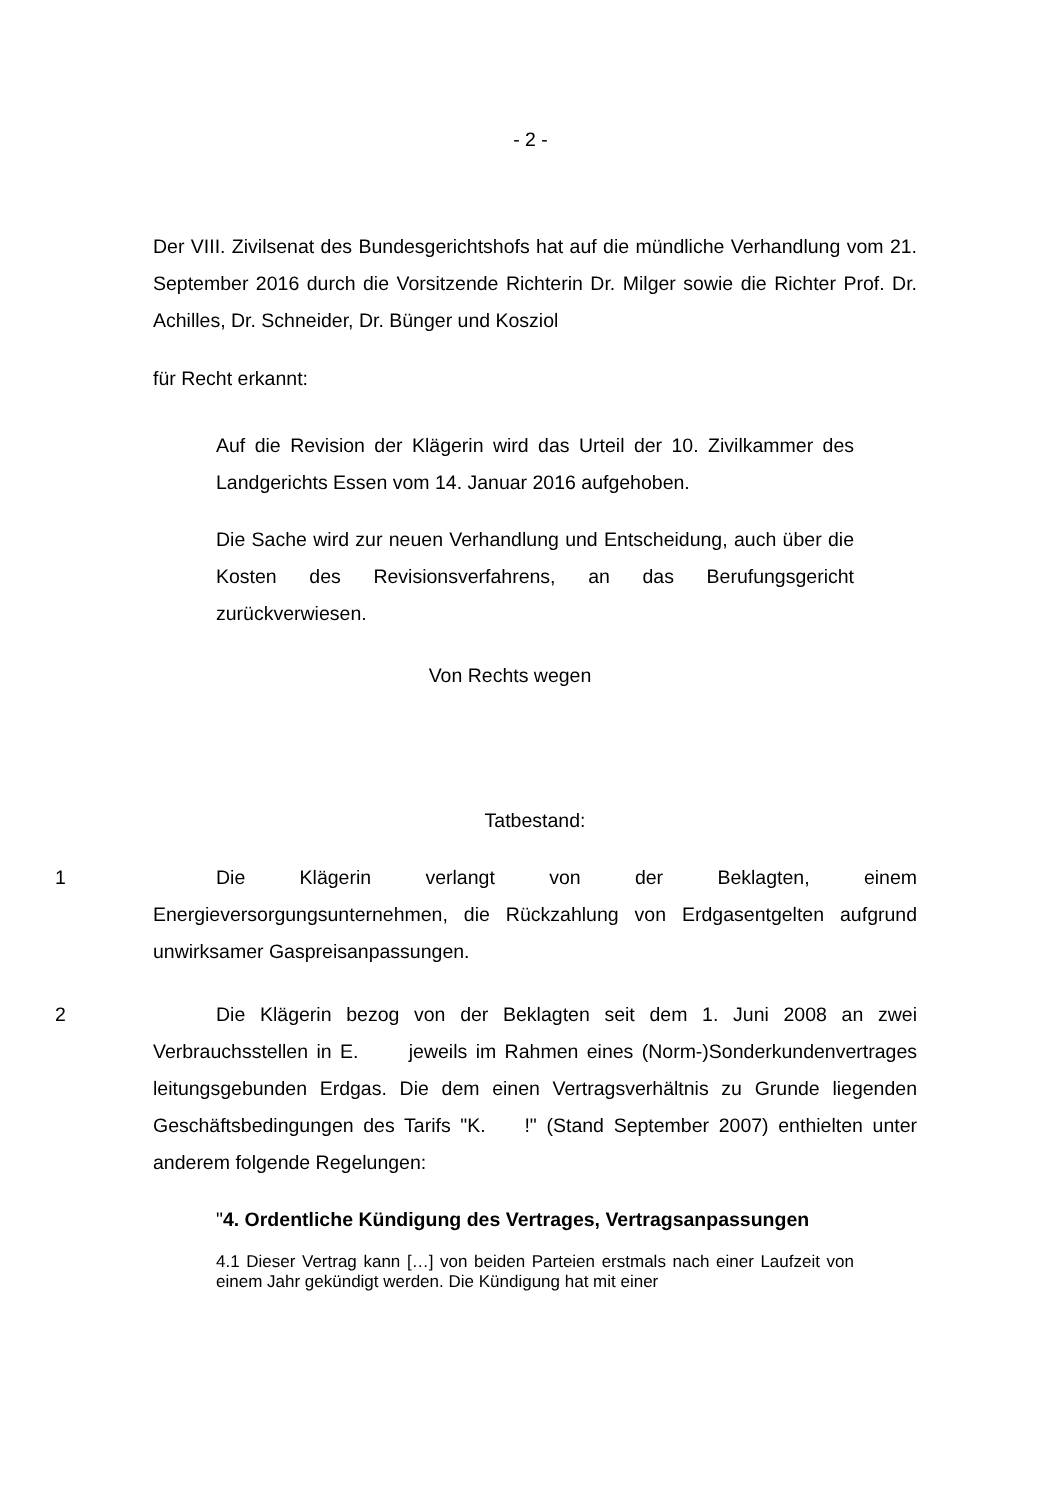- 2 -
Der VIII. Zivilsenat des Bundesgerichtshofs hat auf die mündliche Verhandlung vom 21. September 2016 durch die Vorsitzende Richterin Dr. Milger sowie die Richter Prof. Dr. Achilles, Dr. Schneider, Dr. Bünger und Kosziol
für Recht erkannt:
Auf die Revision der Klägerin wird das Urteil der 10. Zivilkammer des Landgerichts Essen vom 14. Januar 2016 aufgehoben.
Die Sache wird zur neuen Verhandlung und Entscheidung, auch über die Kosten des Revisionsverfahrens, an das Berufungsgericht zurückverwiesen.
Von Rechts wegen
Tatbestand:
1 Die Klägerin verlangt von der Beklagten, einem Energieversorgungsunternehmen, die Rückzahlung von Erdgasentgelten aufgrund unwirksamer Gaspreisanpassungen.
2 Die Klägerin bezog von der Beklagten seit dem 1. Juni 2008 an zwei Verbrauchsstellen in E. jeweils im Rahmen eines (Norm-)Sonderkundenvertrages leitungsgebunden Erdgas. Die dem einen Vertragsverhältnis zu Grunde liegenden Geschäftsbedingungen des Tarifs "K. !" (Stand September 2007) enthielten unter anderem folgende Regelungen:
"4. Ordentliche Kündigung des Vertrages, Vertragsanpassungen
4.1 Dieser Vertrag kann […] von beiden Parteien erstmals nach einer Laufzeit von einem Jahr gekündigt werden. Die Kündigung hat mit einer